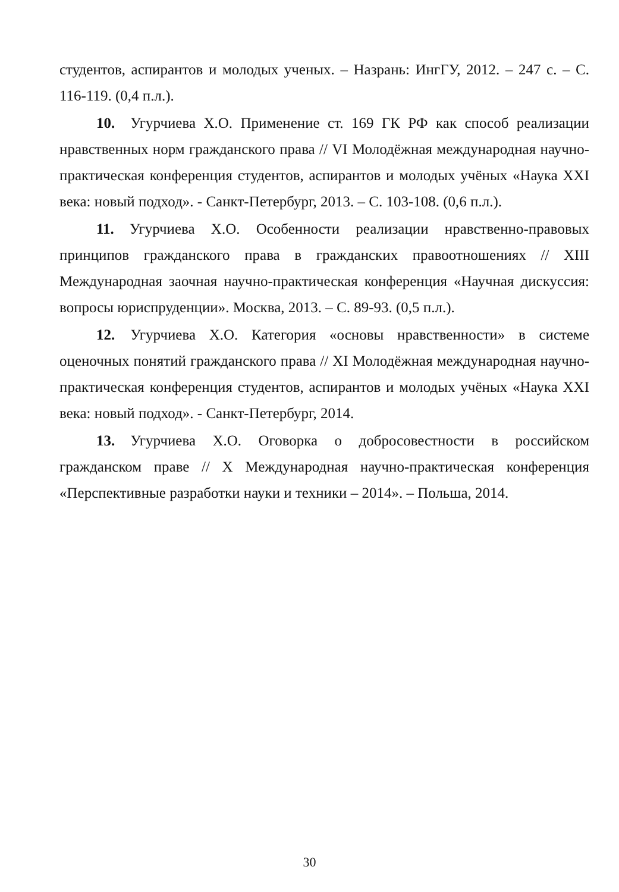студентов, аспирантов и молодых ученых. – Назрань: ИнгГУ, 2012. – 247 с. – С. 116-119. (0,4 п.л.).
10. Угурчиева Х.О. Применение ст. 169 ГК РФ как способ реализации нравственных норм гражданского права // VI Молодёжная международная научно-практическая конференция студентов, аспирантов и молодых учёных «Наука XXI века: новый подход». - Санкт-Петербург, 2013. – С. 103-108. (0,6 п.л.).
11. Угурчиева Х.О. Особенности реализации нравственно-правовых принципов гражданского права в гражданских правоотношениях // XIII Международная заочная научно-практическая конференция «Научная дискуссия: вопросы юриспруденции». Москва, 2013. – С. 89-93. (0,5 п.л.).
12. Угурчиева Х.О. Категория «основы нравственности» в системе оценочных понятий гражданского права // XI Молодёжная международная научно-практическая конференция студентов, аспирантов и молодых учёных «Наука XXI века: новый подход». - Санкт-Петербург, 2014.
13. Угурчиева Х.О. Оговорка о добросовестности в российском гражданском праве // X Международная научно-практическая конференция «Перспективные разработки науки и техники – 2014». – Польша, 2014.
30